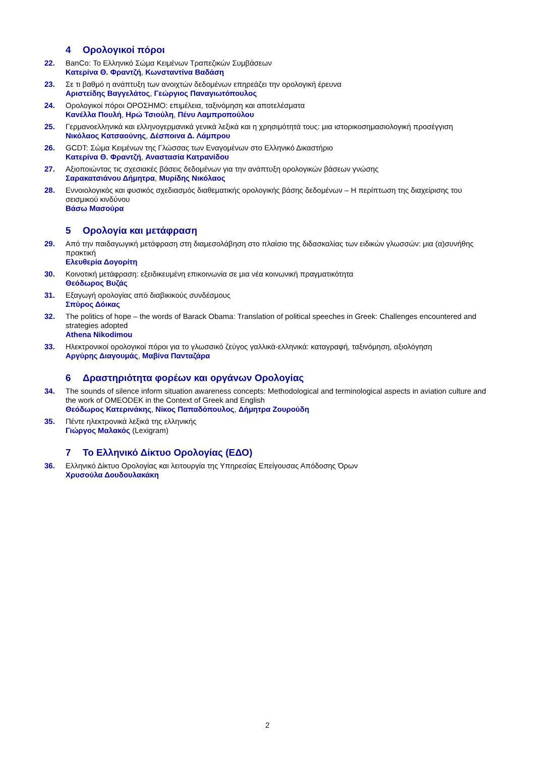4 Ορολογικοί πόροι
22. BanCo: Το Ελληνικό Σώμα Κειμένων Τραπεζικών Συμβάσεων
Κατερίνα Θ. Φραντζή, Κωνσταντίνα Βαδάση
23. Σε τι βαθμό η ανάπτυξη των ανοιχτών δεδομένων επηρεάζει την ορολογική έρευνα
Αριστείδης Βαγγελάτος, Γεώργιος Παναγιωτόπουλος
24. Ορολογικοί πόροι ΟΡΟΣΗΜΟ: επιμέλεια, ταξινόμηση και αποτελέσματα
Κανέλλα Πουλή, Ηρώ Τσιούλη, Πένυ Λαμπροπούλου
25. Γερμανοελληνικά και ελληνογερμανικά γενικά λεξικά και η χρησιμότητά τους: μια ιστορικοσημασιολογική προσέγγιση
Νικόλαος Κατσαούνης, Δέσποινα Δ. Λάμπρου
26. GCDT: Σώμα Κειμένων της Γλώσσας των Εναγομένων στο Ελληνικό Δικαστήριο
Κατερίνα Θ. Φραντζή, Αναστασία Κατρανίδου
27. Αξιοποιώντας τις σχεσιακές βάσεις δεδομένων για την ανάπτυξη ορολογικών βάσεων γνώσης
Σαρακατσιάνου Δήμητρα, Μυρίδης Νικόλαος
28. Εννοιολογικός και φυσικός σχεδιασμός διαθεματικής ορολογικής βάσης δεδομένων – Η περίπτωση της διαχείρισης του σεισμικού κινδύνου
Βάσω Μασούρα
5 Ορολογία και μετάφραση
29. Από την παιδαγωγική μετάφραση στη διαμεσολάβηση στο πλαίσιο της διδασκαλίας των ειδικών γλωσσών: μια (α)συνήθης πρακτική
Ελευθερία Δογορίτη
30. Κοινοτική μετάφραση: εξειδικευμένη επικοινωνία σε μια νέα κοινωνική πραγματικότητα
Θεόδωρος Βυζάς
31. Εξαγωγή ορολογίας από διαβικικούς συνδέσμους
Σπύρος Δόικας
32. The politics of hope – the words of Barack Obama: Translation of political speeches in Greek: Challenges encountered and strategies adopted
Athena Nikodimou
33. Ηλεκτρονικοί ορολογικοί πόροι για το γλωσσικό ζεύγος γαλλικά-ελληνικά: καταγραφή, ταξινόμηση, αξιολόγηση
Αργύρης Διαγουμάς, Μαβίνα Πανταζάρα
6 Δραστηριότητα φορέων και οργάνων Ορολογίας
34. The sounds of silence inform situation awareness concepts: Methodological and terminological aspects in aviation culture and the work of OMEODEK in the Context of Greek and English
Θεόδωρος Κατερινάκης, Νίκος Παπαδόπουλος, Δήμητρα Ζουρούδη
35. Πέντε ηλεκτρονικά λεξικά της ελληνικής
Γιώργος Μαλακός (Lexigram)
7 Το Ελληνικό Δίκτυο Ορολογίας (ΕΔΟ)
36. Ελληνικό Δίκτυο Ορολογίας και λειτουργία της Υπηρεσίας Επείγουσας Απόδοσης Όρων
Χρυσούλα Δουδουλακάκη
2